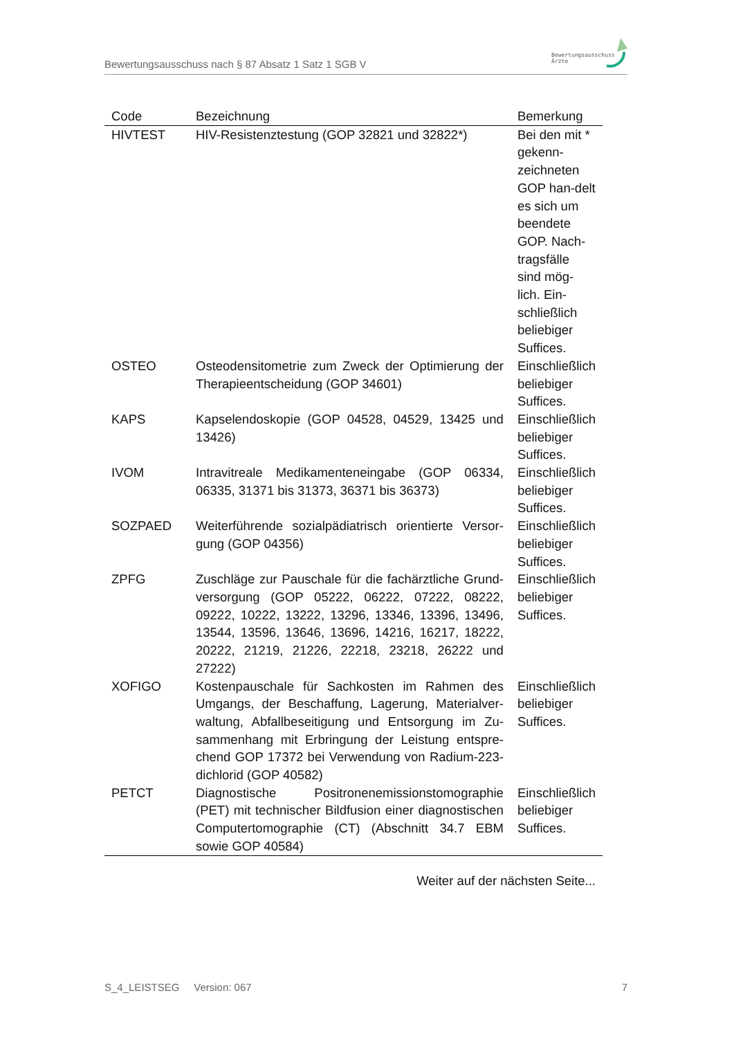Bewertungsausschuss nach § 87 Absatz 1 Satz 1 SGB V
Bewertungsausschuss
Ärzte
| Code | Bezeichnung | Bemerkung |
| --- | --- | --- |
| HIVTEST | HIV-Resistenztestung (GOP 32821 und 32822*) | Bei den mit * gekenn-zeichneten GOP han-delt es sich um beendete GOP. Nach-tragsfälle sind mög-lich. Ein-schließlich beliebiger Suffices. |
| OSTEO | Osteodensitometrie zum Zweck der Optimierung der Therapieentscheidung (GOP 34601) | Einschließlich beliebiger Suffices. |
| KAPS | Kapselendoskopie (GOP 04528, 04529, 13425 und 13426) | Einschließlich beliebiger Suffices. |
| IVOM | Intravitreale Medikamenteneingabe (GOP 06334, 06335, 31371 bis 31373, 36371 bis 36373) | Einschließlich beliebiger Suffices. |
| SOZPAED | Weiterführende sozialpädiatrisch orientierte Versor-gung (GOP 04356) | Einschließlich beliebiger Suffices. |
| ZPFG | Zuschläge zur Pauschale für die fachärztliche Grund-versorgung (GOP 05222, 06222, 07222, 08222, 09222, 10222, 13222, 13296, 13346, 13396, 13496, 13544, 13596, 13646, 13696, 14216, 16217, 18222, 20222, 21219, 21226, 22218, 23218, 26222 und 27222) | Einschließlich beliebiger Suffices. |
| XOFIGO | Kostenpauschale für Sachkosten im Rahmen des Umgangs, der Beschaffung, Lagerung, Materialver-waltung, Abfallbeseitigung und Entsorgung im Zu-sammenhang mit Erbringung der Leistung entspre-chend GOP 17372 bei Verwendung von Radium-223-dichlorid (GOP 40582) | Einschließlich beliebiger Suffices. |
| PETCT | Diagnostische Positronenemissionstomographie (PET) mit technischer Bildfusion einer diagnostischen Computertomographie (CT) (Abschnitt 34.7 EBM sowie GOP 40584) | Einschließlich beliebiger Suffices. |
Weiter auf der nächsten Seite...
S_4_LEISTSEG Version: 067 7